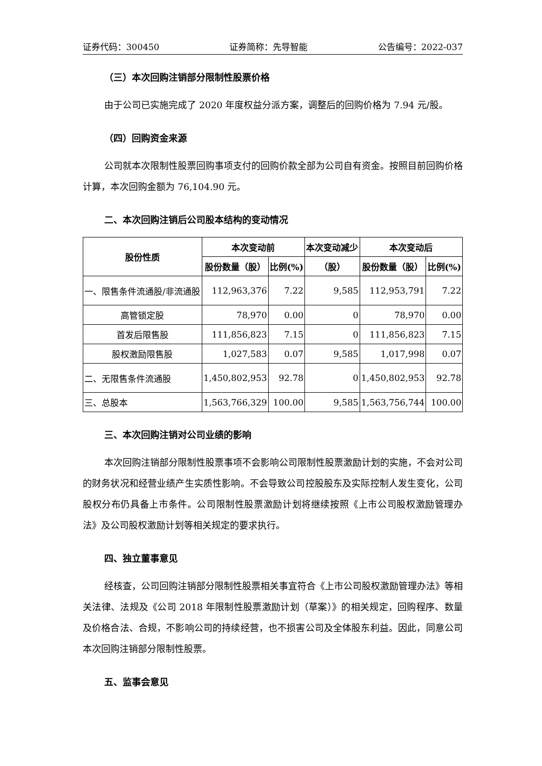证券代码：300450 证券简称：先导智能 公告编号：2022-037
（三）本次回购注销部分限制性股票价格
由于公司已实施完成了 2020 年度权益分派方案，调整后的回购价格为 7.94 元/股。
（四）回购资金来源
公司就本次限制性股票回购事项支付的回购价款全部为公司自有资金。按照目前回购价格计算，本次回购金额为 76,104.90 元。
二、本次回购注销后公司股本结构的变动情况
| 股份性质 | 本次变动前 | | 本次变动减少 | 本次变动后 | |
| --- | --- | --- | --- | --- | --- |
| | 股份数量（股） | 比例(%) | （股） | 股份数量（股） | 比例(%) |
| 一、限售条件流通股/非流通股 | 112,963,376 | 7.22 | 9,585 | 112,953,791 | 7.22 |
| 高管锁定股 | 78,970 | 0.00 | 0 | 78,970 | 0.00 |
| 首发后限售股 | 111,856,823 | 7.15 | 0 | 111,856,823 | 7.15 |
| 股权激励限售股 | 1,027,583 | 0.07 | 9,585 | 1,017,998 | 0.07 |
| 二、无限售条件流通股 | 1,450,802,953 | 92.78 | 0 | 1,450,802,953 | 92.78 |
| 三、总股本 | 1,563,766,329 | 100.00 | 9,585 | 1,563,756,744 | 100.00 |
三、本次回购注销对公司业绩的影响
本次回购注销部分限制性股票事项不会影响公司限制性股票激励计划的实施，不会对公司的财务状况和经营业绩产生实质性影响。不会导致公司控股股东及实际控制人发生变化，公司股权分布仍具备上市条件。公司限制性股票激励计划将继续按照《上市公司股权激励管理办法》及公司股权激励计划等相关规定的要求执行。
四、独立董事意见
经核查，公司回购注销部分限制性股票相关事宜符合《上市公司股权激励管理办法》等相关法律、法规及《公司 2018 年限制性股票激励计划（草案）》的相关规定，回购程序、数量及价格合法、合规，不影响公司的持续经营，也不损害公司及全体股东利益。因此，同意公司本次回购注销部分限制性股票。
五、监事会意见